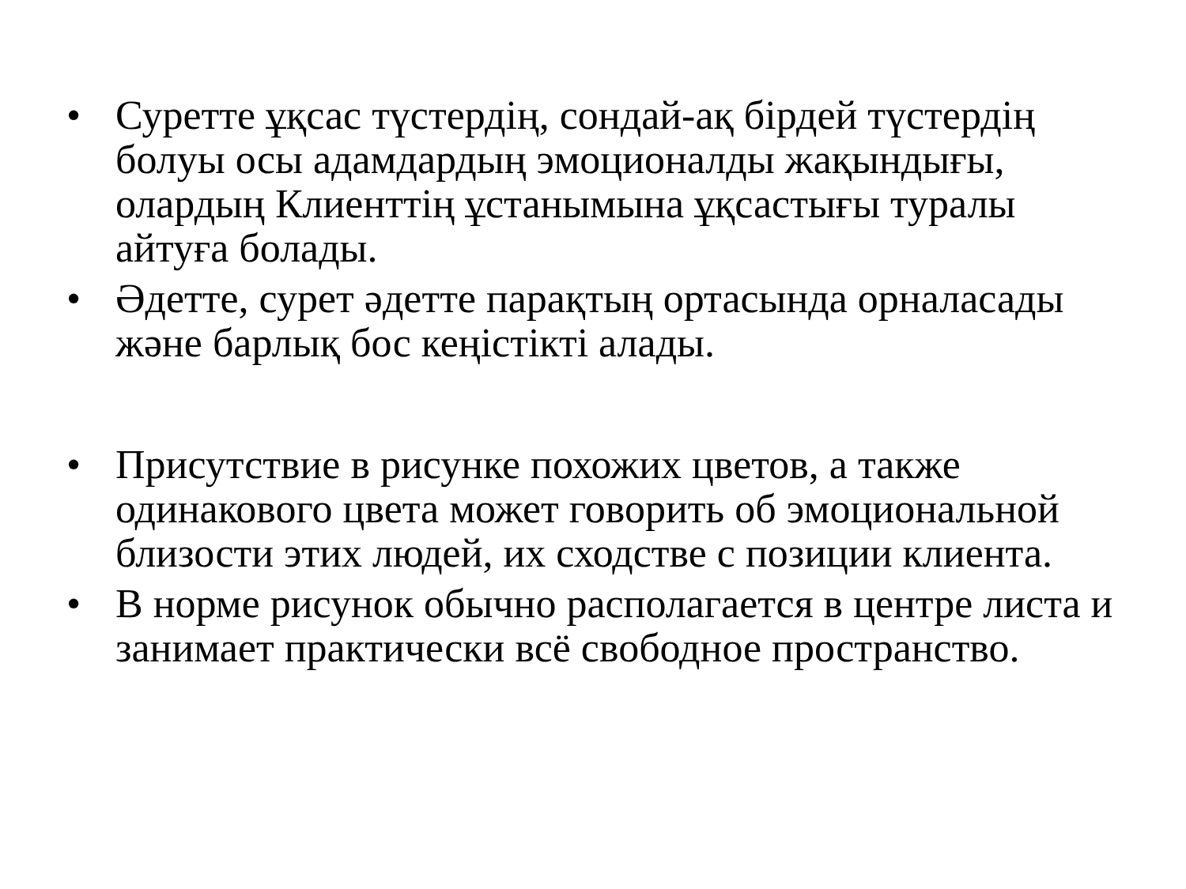• Суретте ұқсас түстердің, сондай-ақ бірдей түстердің болуы осы адамдардың эмоционалды жақындығы, олардың Клиенттің ұстанымына ұқсастығы туралы айтуға болады.
• Әдетте, сурет әдетте парақтың ортасында орналасады және барлық бос кеңістікті алады.
• Присутствие в рисунке похожих цветов, а также одинакового цвета может говорить об эмоциональной близости этих людей, их сходстве с позиции клиента.
• В норме рисунок обычно располагается в центре листа и занимает практически всё свободное пространство.